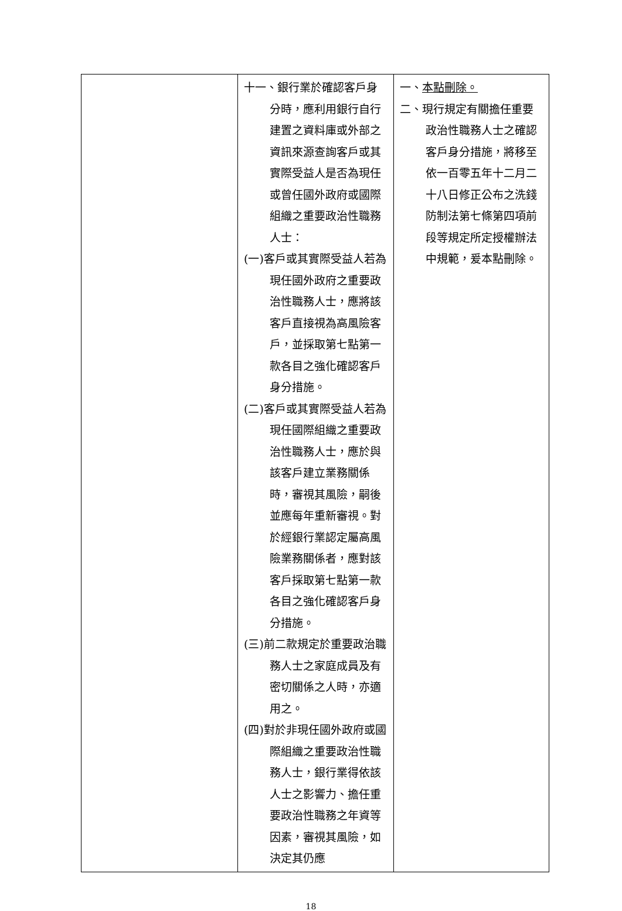| | 十一、銀行業於確認客戶身分時，應利用銀行自行建置之資料庫或外部之資訊來源查詢客戶或其實際受益人是否為現任或曾任國外政府或國際組織之重要政治性職務人士： (一)客戶或其實際受益人若為現任國外政府之重要政治性職務人士，應將該客戶直接視為高風險客戶，並採取第七點第一款各目之強化確認客戶身分措施。 (二)客戶或其實際受益人若為現任國際組織之重要政治性職務人士，應於與該客戶建立業務關係時，審視其風險，嗣後並應每年重新審視。對於經銀行業認定屬高風險業務關係者，應對該客戶採取第七點第一款各目之強化確認客戶身分措施。 (三)前二款規定於重要政治職務人士之家庭成員及有密切關係之人時，亦適用之。 (四)對於非現任國外政府或國際組織之重要政治性職務人士，銀行業得依該人士之影響力、擔任重要政治性職務之年資等因素，審視其風險，如決定其仍應 | 一、 本點刪除。 二、現行規定有關擔任重要政治性職務人士之確認客戶身分措施，將移至依一百零五年十二月二十八日修正公布之洗錢防制法第七條第四項前段等規定所定授權辦法中規範，爰本點刪除。 |
18